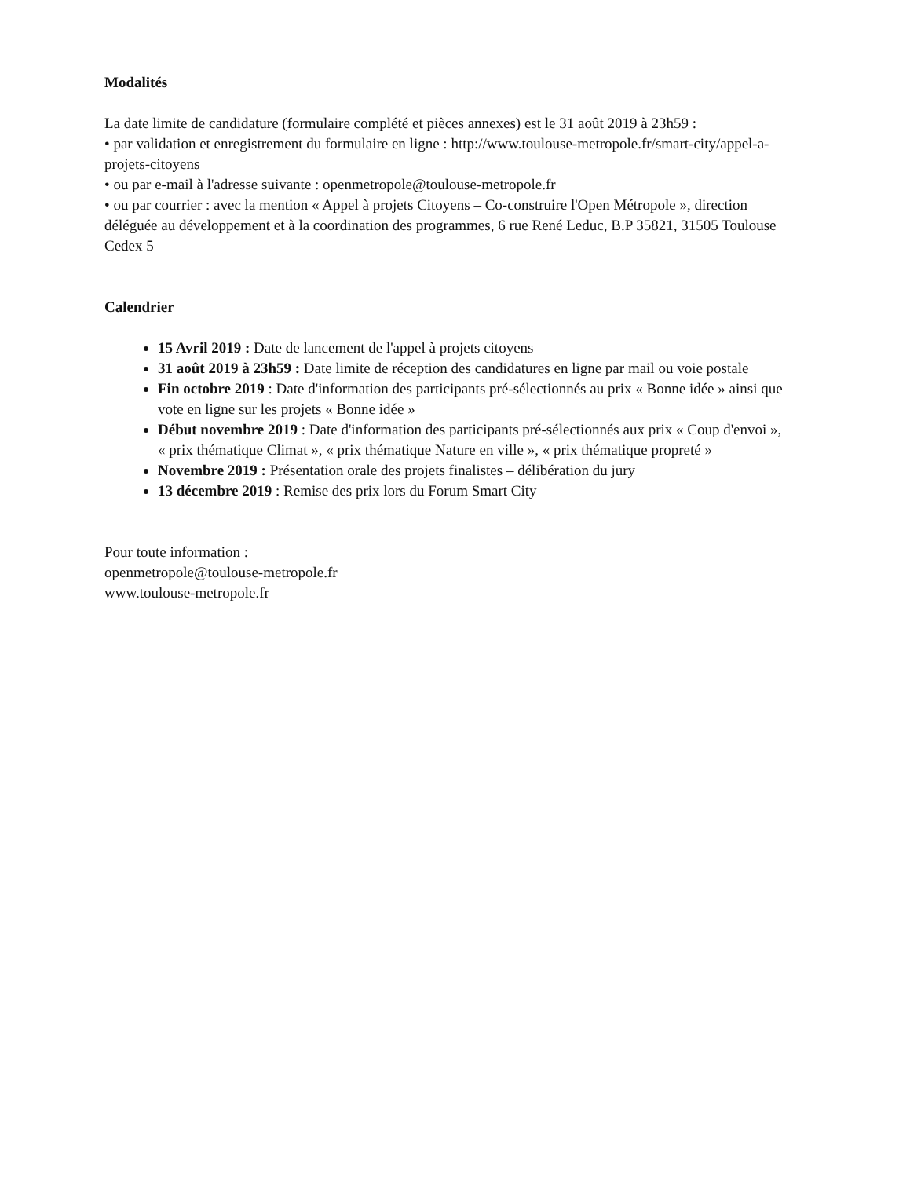Modalités
La date limite de candidature (formulaire complété et pièces annexes) est le 31 août 2019 à 23h59 :
• par validation et enregistrement du formulaire en ligne : http://www.toulouse-metropole.fr/smart-city/appel-a-projets-citoyens
• ou par e-mail à l'adresse suivante : openmetropole@toulouse-metropole.fr
• ou par courrier : avec la mention « Appel à projets Citoyens – Co-construire l'Open Métropole », direction déléguée au développement et à la coordination des programmes, 6 rue René Leduc, B.P 35821, 31505 Toulouse Cedex 5
Calendrier
15 Avril 2019 : Date de lancement de l'appel à projets citoyens
31 août 2019 à 23h59 : Date limite de réception des candidatures en ligne par mail ou voie postale
Fin octobre 2019 : Date d'information des participants pré-sélectionnés au prix « Bonne idée » ainsi que vote en ligne sur les projets « Bonne idée »
Début novembre 2019 : Date d'information des participants pré-sélectionnés aux prix « Coup d'envoi », « prix thématique Climat », « prix thématique Nature en ville », « prix thématique propreté »
Novembre 2019 : Présentation orale des projets finalistes – délibération du jury
13 décembre 2019 : Remise des prix lors du Forum Smart City
Pour toute information :
openmetropole@toulouse-metropole.fr
www.toulouse-metropole.fr